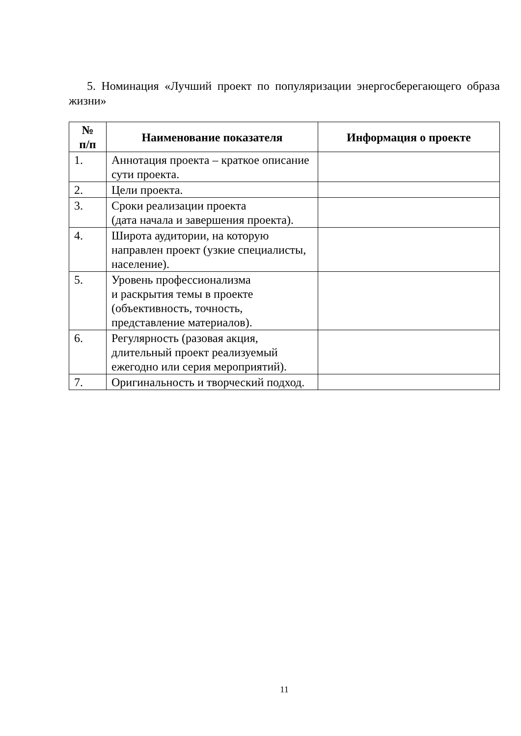5. Номинация «Лучший проект по популяризации энергосберегающего образа жизни»
| № п/п | Наименование показателя | Информация о проекте |
| --- | --- | --- |
| 1. | Аннотация проекта – краткое описание сути проекта. | |
| 2. | Цели проекта. | |
| 3. | Сроки реализации проекта (дата начала и завершения проекта). | |
| 4. | Широта аудитории, на которую направлен проект (узкие специалисты, население). | |
| 5. | Уровень профессионализма и раскрытия темы в проекте (объективность, точность, представление материалов). | |
| 6. | Регулярность (разовая акция, длительный проект реализуемый ежегодно или серия мероприятий). | |
| 7. | Оригинальность и творческий подход. | |
11